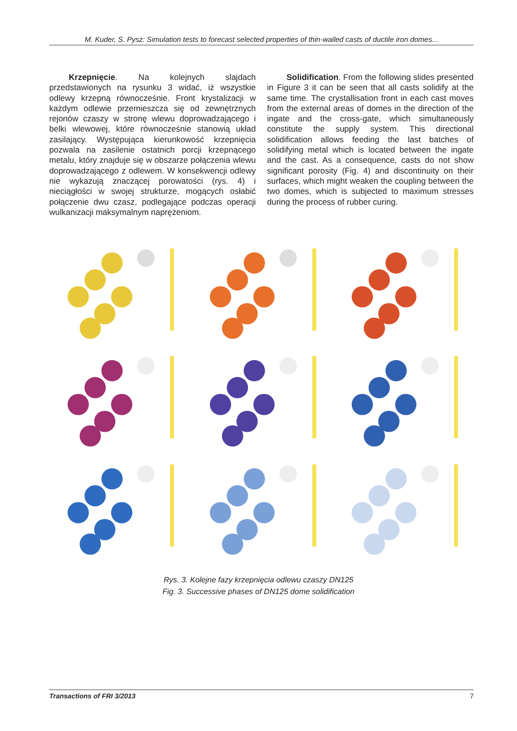M. Kuder, S. Pysz: Simulation tests to forecast selected properties of thin-walled casts of ductile iron domes...
Krzepnięcie. Na kolejnych slajdach przedstawionych na rysunku 3 widać, iż wszystkie odlewy krzepną równocześnie. Front krystalizacji w każdym odlewie przemieszcza się od zewnętrznych rejonów czaszy w stronę wlewu doprowadzającego i belki wlewowej, które równocześnie stanowią układ zasilający. Występująca kierunkowość krzepnięcia pozwala na zasilenie ostatnich porcji krzepnącego metalu, który znajduje się w obszarze połączenia wlewu doprowadzającego z odlewem. W konsekwencji odlewy nie wykazują znaczącej porowatości (rys. 4) i nieciągłości w swojej strukturze, mogących osłabić połączenie dwu czasz, podlegające podczas operacji wulkanizacji maksymalnym naprężeniom.
Solidification. From the following slides presented in Figure 3 it can be seen that all casts solidify at the same time. The crystallisation front in each cast moves from the external areas of domes in the direction of the ingate and the cross-gate, which simultaneously constitute the supply system. This directional solidification allows feeding the last batches of solidifying metal which is located between the ingate and the cast. As a consequence, casts do not show significant porosity (Fig. 4) and discontinuity on their surfaces, which might weaken the coupling between the two domes, which is subjected to maximum stresses during the process of rubber curing.
Rys. 3. Kolejne fazy krzepnięcia odlewu czaszy DN125
Fig. 3. Successive phases of DN125 dome solidification
Transactions of FRI 3/2013 7